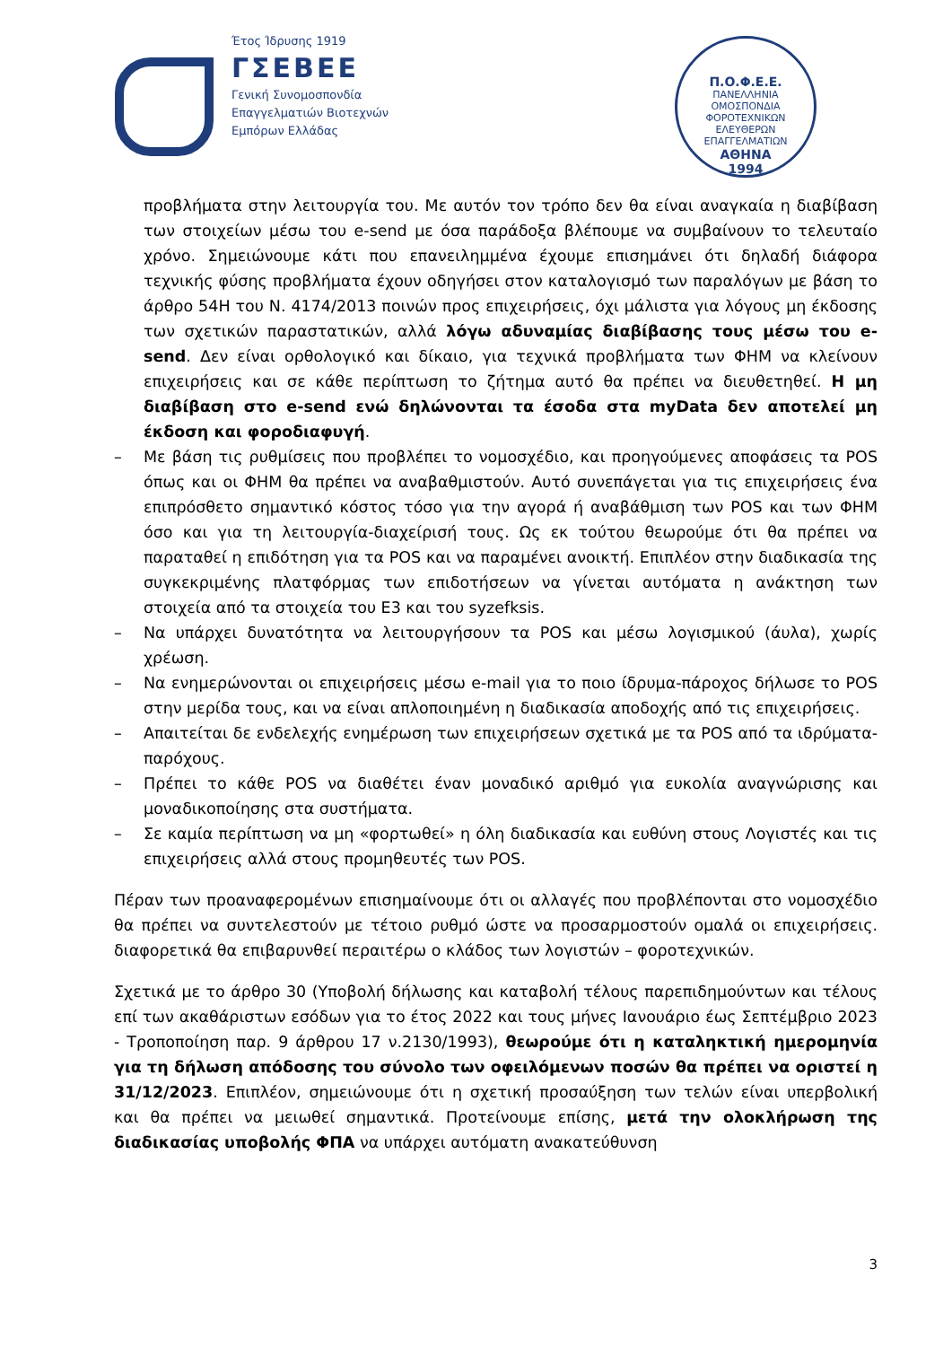Έτος Ίδρυσης 1919
ΓΣΕΒΕΕ
Γενική Συνομοσπονδία
Επαγγελματιών Βιοτεχνών
Εμπόρων Ελλάδας
Π.Ο.Φ.Ε.Ε.
ΠΑΝΕΛΛΗΝΙΑ ΟΜΟΣΠΟΝΔΙΑ ΦΟΡΟΤΕΧΝΙΚΩΝ ΕΛΕΥΘΕΡΩΝ ΕΠΑΓΓΕΛΜΑΤΙΩΝ
ΑΘΗΝΑ
1994
προβλήματα στην λειτουργία του. Με αυτόν τον τρόπο δεν θα είναι αναγκαία η διαβίβαση των στοιχείων μέσω του e-send με όσα παράδοξα βλέπουμε να συμβαίνουν το τελευταίο χρόνο. Σημειώνουμε κάτι που επανειλημμένα έχουμε επισημάνει ότι δηλαδή διάφορα τεχνικής φύσης προβλήματα έχουν οδηγήσει στον καταλογισμό των παραλόγων με βάση το άρθρο 54Η του Ν. 4174/2013 ποινών προς επιχειρήσεις, όχι μάλιστα για λόγους μη έκδοσης των σχετικών παραστατικών, αλλά λόγω αδυναμίας διαβίβασης τους μέσω του e-send. Δεν είναι ορθολογικό και δίκαιο, για τεχνικά προβλήματα των ΦΗΜ να κλείνουν επιχειρήσεις και σε κάθε περίπτωση το ζήτημα αυτό θα πρέπει να διευθετηθεί. Η μη διαβίβαση στο e-send ενώ δηλώνονται τα έσοδα στα myData δεν αποτελεί μη έκδοση και φοροδιαφυγή.
– Με βάση τις ρυθμίσεις που προβλέπει το νομοσχέδιο, και προηγούμενες αποφάσεις τα POS όπως και οι ΦΗΜ θα πρέπει να αναβαθμιστούν. Αυτό συνεπάγεται για τις επιχειρήσεις ένα επιπρόσθετο σημαντικό κόστος τόσο για την αγορά ή αναβάθμιση των POS και των ΦΗΜ όσο και για τη λειτουργία-διαχείρισή τους. Ως εκ τούτου θεωρούμε ότι θα πρέπει να παραταθεί η επιδότηση για τα POS και να παραμένει ανοικτή. Επιπλέον στην διαδικασία της συγκεκριμένης πλατφόρμας των επιδοτήσεων να γίνεται αυτόματα η ανάκτηση των στοιχεία από τα στοιχεία του Ε3 και του syzefksis.
– Να υπάρχει δυνατότητα να λειτουργήσουν τα POS και μέσω λογισμικού (άυλα), χωρίς χρέωση.
– Να ενημερώνονται οι επιχειρήσεις μέσω e-mail για το ποιο ίδρυμα-πάροχος δήλωσε το POS στην μερίδα τους, και να είναι απλοποιημένη η διαδικασία αποδοχής από τις επιχειρήσεις.
– Απαιτείται δε ενδελεχής ενημέρωση των επιχειρήσεων σχετικά με τα POS από τα ιδρύματα-παρόχους.
– Πρέπει το κάθε POS να διαθέτει έναν μοναδικό αριθμό για ευκολία αναγνώρισης και μοναδικοποίησης στα συστήματα.
– Σε καμία περίπτωση να μη «φορτωθεί» η όλη διαδικασία και ευθύνη στους Λογιστές και τις επιχειρήσεις αλλά στους προμηθευτές των POS.
Πέραν των προαναφερομένων επισημαίνουμε ότι οι αλλαγές που προβλέπονται στο νομοσχέδιο θα πρέπει να συντελεστούν με τέτοιο ρυθμό ώστε να προσαρμοστούν ομαλά οι επιχειρήσεις. διαφορετικά θα επιβαρυνθεί περαιτέρω ο κλάδος των λογιστών – φοροτεχνικών.
Σχετικά με το άρθρο 30 (Υποβολή δήλωσης και καταβολή τέλους παρεπιδημούντων και τέλους επί των ακαθάριστων εσόδων για το έτος 2022 και τους μήνες Ιανουάριο έως Σεπτέμβριο 2023 - Τροποποίηση παρ. 9 άρθρου 17 ν.2130/1993), θεωρούμε ότι η καταληκτική ημερομηνία για τη δήλωση απόδοσης του σύνολο των οφειλόμενων ποσών θα πρέπει να οριστεί η 31/12/2023. Επιπλέον, σημειώνουμε ότι η σχετική προσαύξηση των τελών είναι υπερβολική και θα πρέπει να μειωθεί σημαντικά. Προτείνουμε επίσης, μετά την ολοκλήρωση της διαδικασίας υποβολής ΦΠΑ να υπάρχει αυτόματη ανακατεύθυνση
3